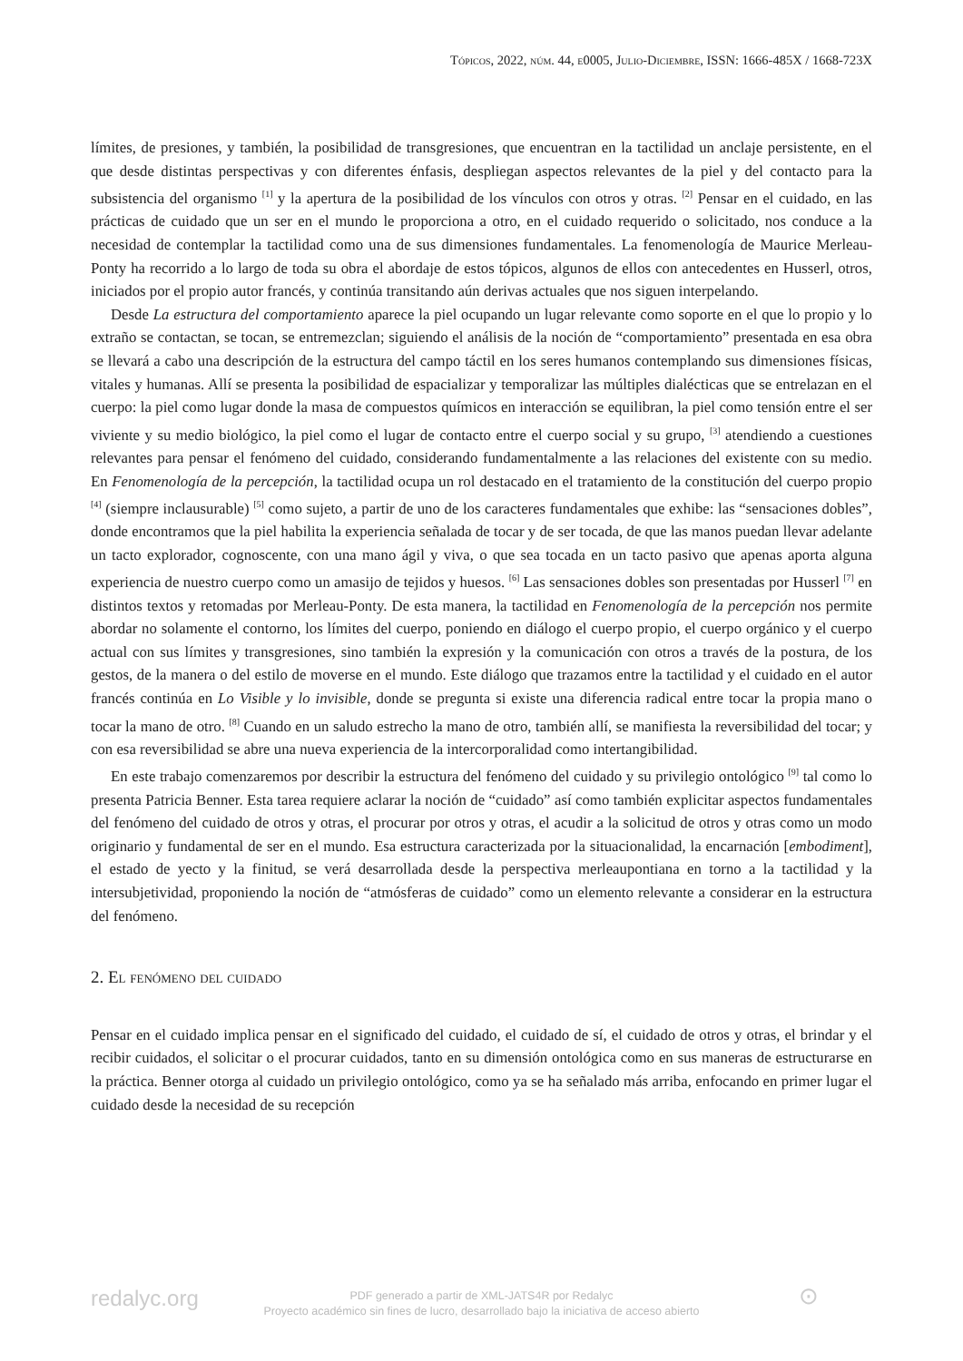Tópicos, 2022, núm. 44, e0005, Julio-Diciembre, ISSN: 1666-485X / 1668-723X
límites, de presiones, y también, la posibilidad de transgresiones, que encuentran en la tactilidad un anclaje persistente, en el que desde distintas perspectivas y con diferentes énfasis, despliegan aspectos relevantes de la piel y del contacto para la subsistencia del organismo <sup>[1]</sup> y la apertura de la posibilidad de los vínculos con otros y otras. <sup>[2]</sup> Pensar en el cuidado, en las prácticas de cuidado que un ser en el mundo le proporciona a otro, en el cuidado requerido o solicitado, nos conduce a la necesidad de contemplar la tactilidad como una de sus dimensiones fundamentales. La fenomenología de Maurice Merleau-Ponty ha recorrido a lo largo de toda su obra el abordaje de estos tópicos, algunos de ellos con antecedentes en Husserl, otros, iniciados por el propio autor francés, y continúa transitando aún derivas actuales que nos siguen interpelando.
Desde La estructura del comportamiento aparece la piel ocupando un lugar relevante como soporte en el que lo propio y lo extraño se contactan, se tocan, se entremezclan; siguiendo el análisis de la noción de “comportamiento” presentada en esa obra se llevará a cabo una descripción de la estructura del campo táctil en los seres humanos contemplando sus dimensiones físicas, vitales y humanas. Allí se presenta la posibilidad de espacializar y temporalizar las múltiples dialécticas que se entrelazan en el cuerpo: la piel como lugar donde la masa de compuestos químicos en interacción se equilibran, la piel como tensión entre el ser viviente y su medio biológico, la piel como el lugar de contacto entre el cuerpo social y su grupo, <sup>[3]</sup> atendiendo a cuestiones relevantes para pensar el fenómeno del cuidado, considerando fundamentalmente a las relaciones del existente con su medio. En Fenomenología de la percepción, la tactilidad ocupa un rol destacado en el tratamiento de la constitución del cuerpo propio <sup>[4]</sup> (siempre inclausurable) <sup>[5]</sup> como sujeto, a partir de uno de los caracteres fundamentales que exhibe: las “sensaciones dobles”, donde encontramos que la piel habilita la experiencia señalada de tocar y de ser tocada, de que las manos puedan llevar adelante un tacto explorador, cognoscente, con una mano ágil y viva, o que sea tocada en un tacto pasivo que apenas aporta alguna experiencia de nuestro cuerpo como un amasijo de tejidos y huesos. <sup>[6]</sup> Las sensaciones dobles son presentadas por Husserl <sup>[7]</sup> en distintos textos y retomadas por Merleau-Ponty. De esta manera, la tactilidad en Fenomenología de la percepción nos permite abordar no solamente el contorno, los límites del cuerpo, poniendo en diálogo el cuerpo propio, el cuerpo orgánico y el cuerpo actual con sus límites y transgresiones, sino también la expresión y la comunicación con otros a través de la postura, de los gestos, de la manera o del estilo de moverse en el mundo. Este diálogo que trazamos entre la tactilidad y el cuidado en el autor francés continúa en Lo Visible y lo invisible, donde se pregunta si existe una diferencia radical entre tocar la propia mano o tocar la mano de otro. <sup>[8]</sup> Cuando en un saludo estrecho la mano de otro, también allí, se manifiesta la reversibilidad del tocar; y con esa reversibilidad se abre una nueva experiencia de la intercorporalidad como intertangibilidad.
En este trabajo comenzaremos por describir la estructura del fenómeno del cuidado y su privilegio ontológico <sup>[9]</sup> tal como lo presenta Patricia Benner. Esta tarea requiere aclarar la noción de “cuidado” así como también explicitar aspectos fundamentales del fenómeno del cuidado de otros y otras, el procurar por otros y otras, el acudir a la solicitud de otros y otras como un modo originario y fundamental de ser en el mundo. Esa estructura caracterizada por la situacionalidad, la encarnación [embodiment], el estado de yecto y la finitud, se verá desarrollada desde la perspectiva merleaupontiana en torno a la tactilidad y la intersubjetividad, proponiendo la noción de “atmósferas de cuidado” como un elemento relevante a considerar en la estructura del fenómeno.
2. El fenómeno del cuidado
Pensar en el cuidado implica pensar en el significado del cuidado, el cuidado de sí, el cuidado de otros y otras, el brindar y el recibir cuidados, el solicitar o el procurar cuidados, tanto en su dimensión ontológica como en sus maneras de estructurarse en la práctica. Benner otorga al cuidado un privilegio ontológico, como ya se ha señalado más arriba, enfocando en primer lugar el cuidado desde la necesidad de su recepción
redalyc.org
PDF generado a partir de XML-JATS4R por Redalyc
Proyecto académico sin fines de lucro, desarrollado bajo la iniciativa de acceso abierto
⊙